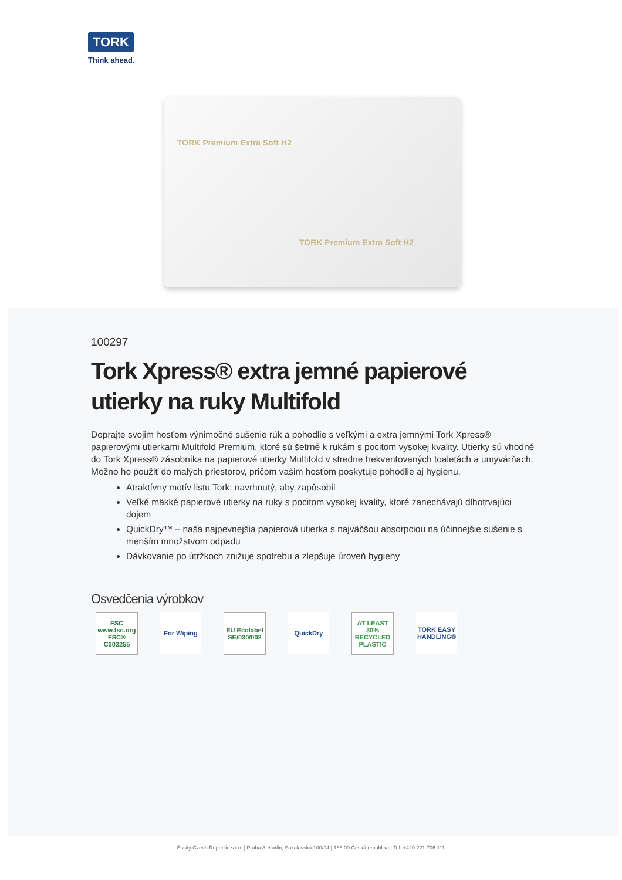TORK
Think ahead.
TORK Premium Extra Soft H2
TORK Premium Extra Soft H2
100297
Tork Xpress® extra jemné papierové utierky na ruky Multifold
Doprajte svojim hosťom výnimočné sušenie rúk a pohodlie s veľkými a extra jemnými Tork Xpress® papierovými utierkami Multifold Premium, ktoré sú šetrné k rukám s pocitom vysokej kvality. Utierky sú vhodné do Tork Xpress® zásobníka na papierové utierky Multifold v stredne frekventovaných toaletách a umyvárňach. Možno ho použiť do malých priestorov, pričom vašim hosťom poskytuje pohodlie aj hygienu.
Atraktívny motív listu Tork: navrhnutý, aby zapôsobil
Veľké mäkké papierové utierky na ruky s pocitom vysokej kvality, ktoré zanechávajú dlhotrvajúci dojem
QuickDry™ – naša najpevnejšia papierová utierka s najväčšou absorpciou na účinnejšie sušenie s menším množstvom odpadu
Dávkovanie po útržkoch znižuje spotrebu a zlepšuje úroveň hygieny
Osvedčenia výrobkov
FSC
www.fsc.org
FSC® C003255
For Wiping EU Ecolabel
SE/030/002
QuickDry AT LEAST 30% RECYCLED PLASTIC
TORK EASY HANDLING®
Essity Czech Republic s.r.o. | Praha 8, Karlin, Sokolovská 100/94 | 186 00 Česká republika | Tel: +420 221 706 111